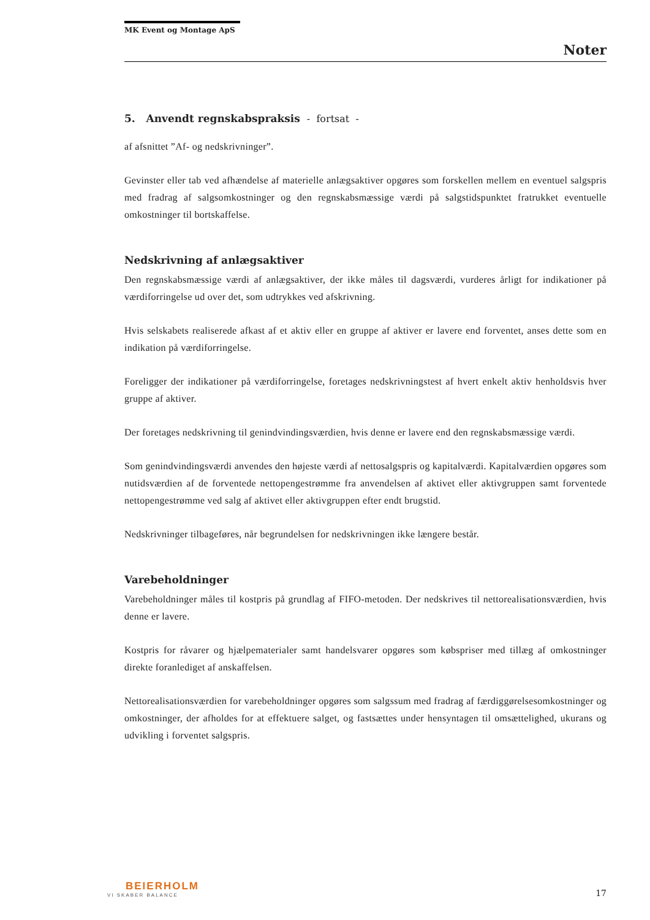MK Event og Montage ApS
Noter
5. Anvendt regnskabspraksis - fortsat -
af afsnittet ”Af- og nedskrivninger”.
Gevinster eller tab ved afhændelse af materielle anlægsaktiver opgøres som forskellen mellem en eventuel salgspris med fradrag af salgsomkostninger og den regnskabsmæssige værdi på salgstidspunktet fratrukket eventuelle omkostninger til bortskaffelse.
Nedskrivning af anlægsaktiver
Den regnskabsmæssige værdi af anlægsaktiver, der ikke måles til dagsværdi, vurderes årligt for indikationer på værdiforringelse ud over det, som udtrykkes ved afskrivning.
Hvis selskabets realiserede afkast af et aktiv eller en gruppe af aktiver er lavere end forventet, anses dette som en indikation på værdiforringelse.
Foreligger der indikationer på værdiforringelse, foretages nedskrivningstest af hvert enkelt aktiv henholdsvis hver gruppe af aktiver.
Der foretages nedskrivning til genindvindingsværdien, hvis denne er lavere end den regnskabsmæssige værdi.
Som genindvindingsværdi anvendes den højeste værdi af nettosalgspris og kapitalværdi. Kapitalværdien opgøres som nutidsværdien af de forventede nettopengestrømme fra anvendelsen af aktivet eller aktivgruppen samt forventede nettopengestrømme ved salg af aktivet eller aktivgruppen efter endt brugstid.
Nedskrivninger tilbageføres, når begrundelsen for nedskrivningen ikke længere består.
Varebeholdninger
Varebeholdninger måles til kostpris på grundlag af FIFO-metoden. Der nedskrives til nettorealisationsværdien, hvis denne er lavere.
Kostpris for råvarer og hjælpematerialer samt handelsvarer opgøres som købspriser med tillæg af omkostninger direkte foranlediget af anskaffelsen.
Nettorealisationsværdien for varebeholdninger opgøres som salgssum med fradrag af færdiggørelsesomkostninger og omkostninger, der afholdes for at effektuere salget, og fastsættes under hensyntagen til omsættelighed, ukurans og udvikling i forventet salgspris.
BEIERHOLM
VI SKABER BALANCE
17